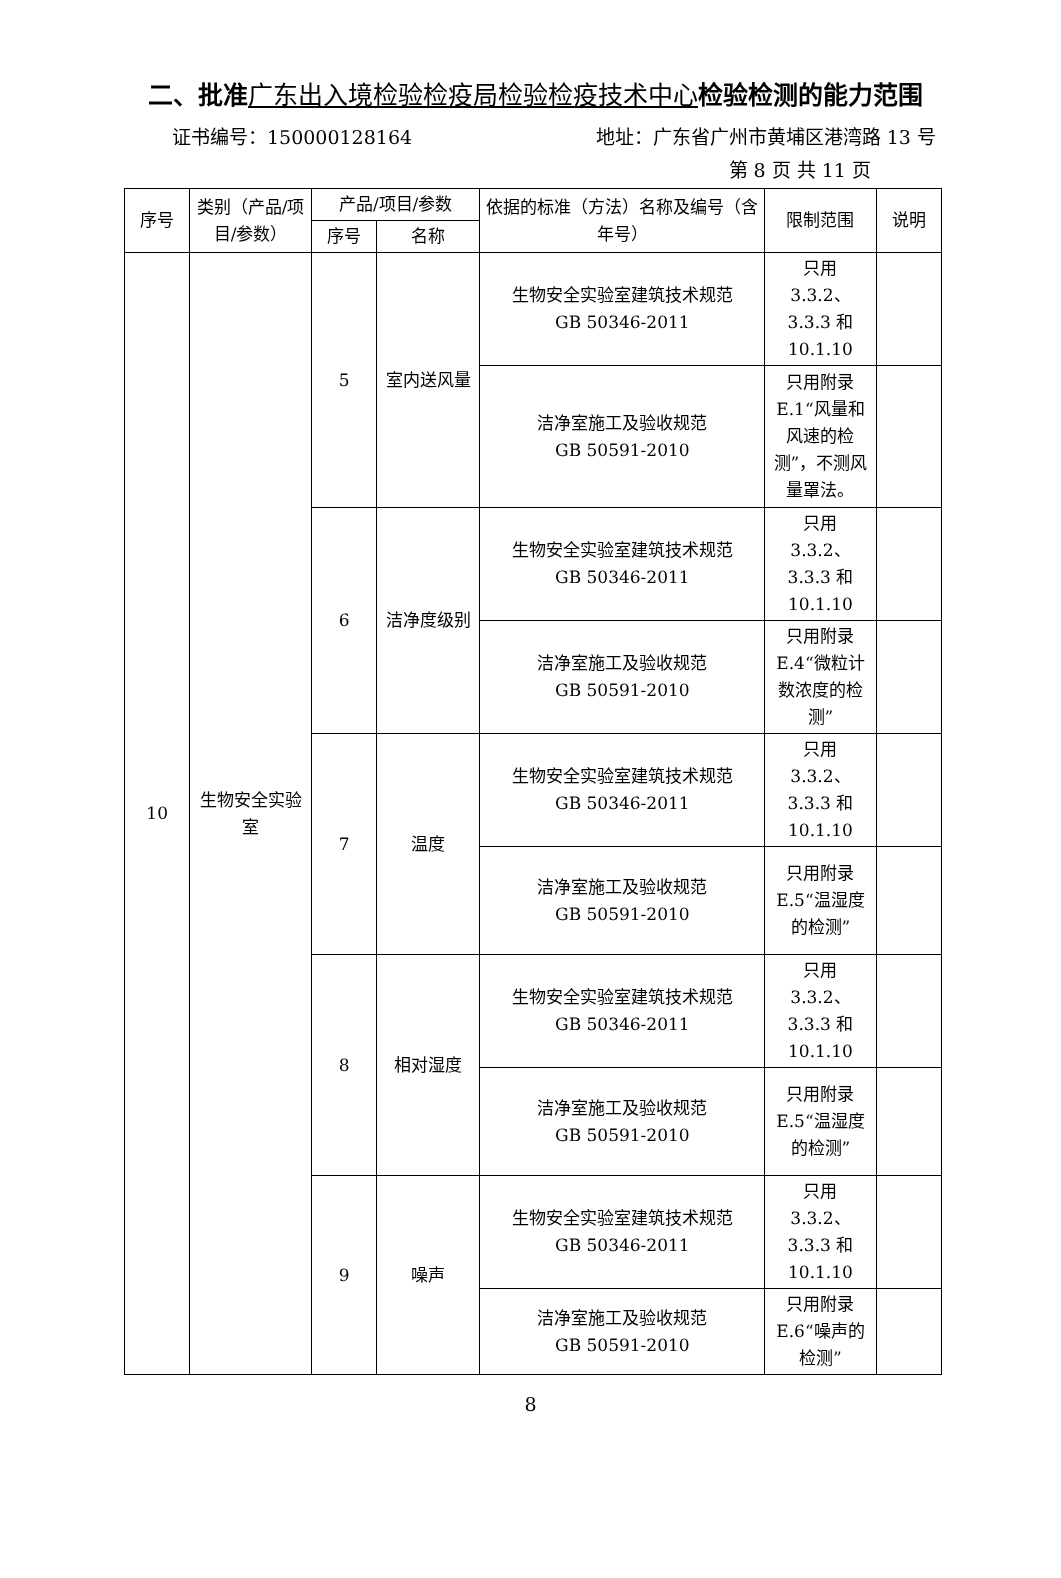二、批准广东出入境检验检疫局检验检疫技术中心检验检测的能力范围
证书编号：150000128164 地址：广东省广州市黄埔区港湾路 13 号
第 8 页 共 11 页
| 序号 | 类别（产品/项目/参数） | 产品/项目/参数 | | 依据的标准（方法）名称及编号（含年号） | 限制范围 | 说明 |
| --- | --- | --- | --- | --- | --- | --- |
| | | 序号 | 名称 | | | |
| 10 | 生物安全实验室 | 5 | 室内送风量 | 生物安全实验室建筑技术规范 GB 50346-2011 | 只用 3.3.2、 3.3.3 和 10.1.10 | |
| | | | | 洁净室施工及验收规范 GB 50591-2010 | 只用附录E.1“风量和风速的检测”，不测风量罩法。 | |
| | | 6 | 洁净度级别 | 生物安全实验室建筑技术规范 GB 50346-2011 | 只用 3.3.2、 3.3.3 和 10.1.10 | |
| | | | | 洁净室施工及验收规范 GB 50591-2010 | 只用附录E.4“微粒计数浓度的检测” | |
| | | 7 | 温度 | 生物安全实验室建筑技术规范 GB 50346-2011 | 只用 3.3.2、 3.3.3 和 10.1.10 | |
| | | | | 洁净室施工及验收规范 GB 50591-2010 | 只用附录E.5“温湿度的检测” | |
| | | 8 | 相对湿度 | 生物安全实验室建筑技术规范 GB 50346-2011 | 只用 3.3.2、 3.3.3 和 10.1.10 | |
| | | | | 洁净室施工及验收规范 GB 50591-2010 | 只用附录E.5“温湿度的检测” | |
| | | 9 | 噪声 | 生物安全实验室建筑技术规范 GB 50346-2011 | 只用 3.3.2、 3.3.3 和 10.1.10 | |
| | | | | 洁净室施工及验收规范 GB 50591-2010 | 只用附录E.6“噪声的检测” | |
8